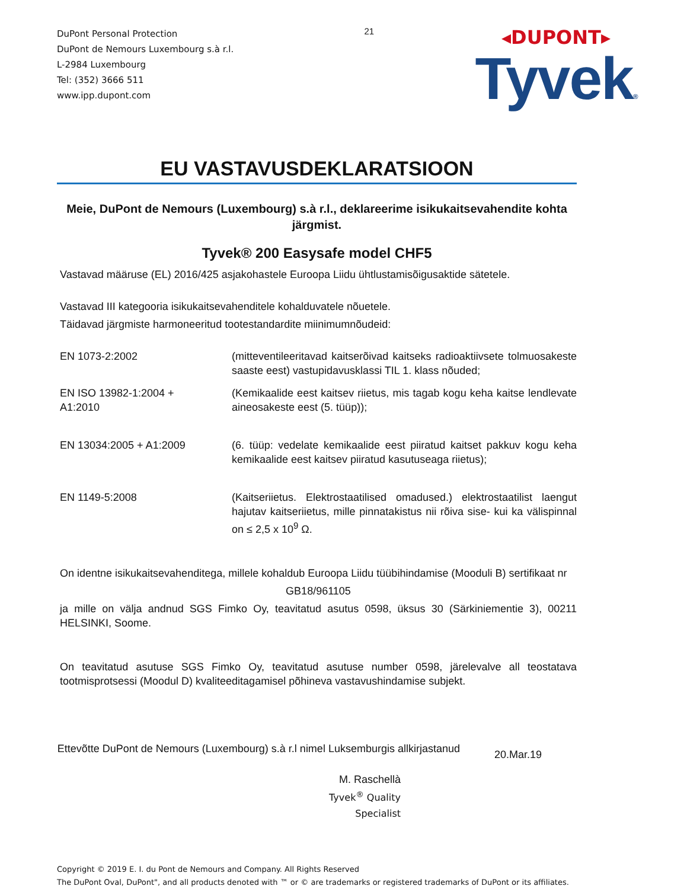DuPont Personal Protection
DuPont de Nemours Luxembourg s.à r.l.
L-2984 Luxembourg
Tel: (352) 3666 511
www.ipp.dupont.com
21
◂DUPONT▸
Tyvek®
EU VASTAVUSDEKLARATSIOON
Meie, DuPont de Nemours (Luxembourg) s.à r.l., deklareerime isikukaitsevahendite kohta järgmist.
Tyvek® 200 Easysafe model CHF5
Vastavad määruse (EL) 2016/425 asjakohastele Euroopa Liidu ühtlustamisõigusaktide sätetele.
Vastavad III kategooria isikukaitsevahenditele kohalduvatele nõuetele.
Täidavad järgmiste harmoneeritud tootestandardite miinimumnõudeid:
EN 1073-2:2002 (mitteventileeritavad kaitserõivad kaitseks radioaktiivsete tolmuosakeste saaste eest) vastupidavusklassi TIL 1. klass nõuded;
EN ISO 13982-1:2004 +
A1:2010
(Kemikaalide eest kaitsev riietus, mis tagab kogu keha kaitse lendlevate aineosakeste eest (5. tüüp));
EN 13034:2005 + A1:2009 (6. tüüp: vedelate kemikaalide eest piiratud kaitset pakkuv kogu keha kemikaalide eest kaitsev piiratud kasutuseaga riietus);
EN 1149-5:2008 (Kaitseriietus. Elektrostaatilised omadused.) elektrostaatilist laengut hajutav kaitseriietus, mille pinnatakistus nii rõiva sise- kui ka välispinnal on ≤ 2,5 x 10<sup>9</sup> Ω.
On identne isikukaitsevahenditega, millele kohaldub Euroopa Liidu tüübihindamise (Mooduli B) sertifikaat nr
GB18/961105
ja mille on välja andnud SGS Fimko Oy, teavitatud asutus 0598, üksus 30 (Särkiniementie 3), 00211 HELSINKI, Soome.
On teavitatud asutuse SGS Fimko Oy, teavitatud asutuse number 0598, järelevalve all teostatava tootmisprotsessi (Moodul D) kvaliteeditagamisel põhineva vastavushindamise subjekt.
Ettevõtte DuPont de Nemours (Luxembourg) s.à r.l nimel Luksemburgis allkirjastanud
20.Mar.19
M. Raschellà
Tyvek<sup>®</sup> Quality Specialist
Copyright © 2019 E. I. du Pont de Nemours and Company. All Rights Reserved
The DuPont Oval, DuPont", and all products denoted with ™ or © are trademarks or registered trademarks of DuPont or its affiliates.